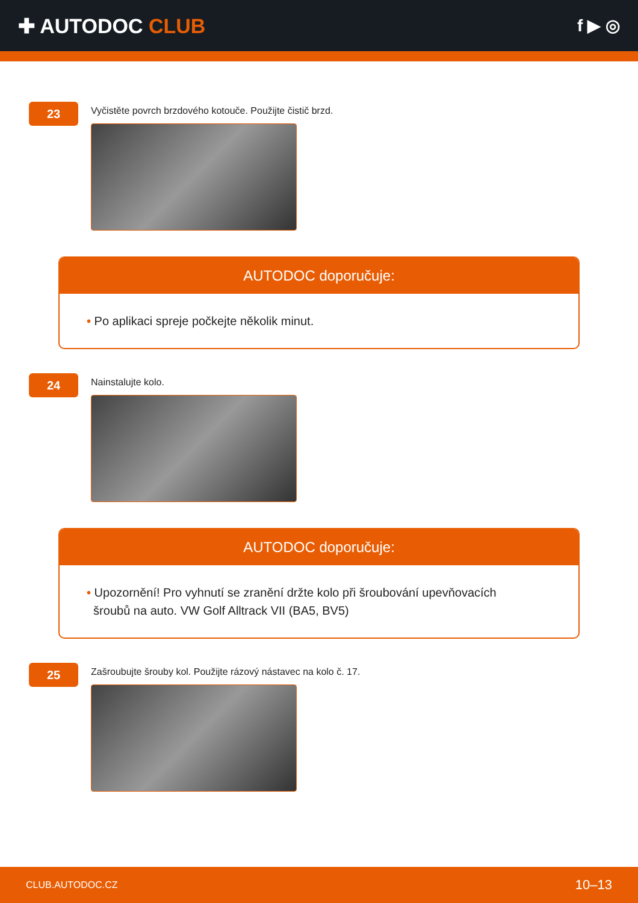✚ AUTODOC CLUB
f ▶ ◎
23
Vyčistěte povrch brzdového kotouče. Použijte čistič brzd.
AUTODOC doporučuje:
• Po aplikaci spreje počkejte několik minut.
24
Nainstalujte kolo.
AUTODOC doporučuje:
• Upozornění! Pro vyhnutí se zranění držte kolo při šroubování upevňovacích
šroubů na auto. VW Golf Alltrack VII (BA5, BV5)
25
Zašroubujte šrouby kol. Použijte rázový nástavec na kolo č. 17.
CLUB.AUTODOC.CZ 10–13